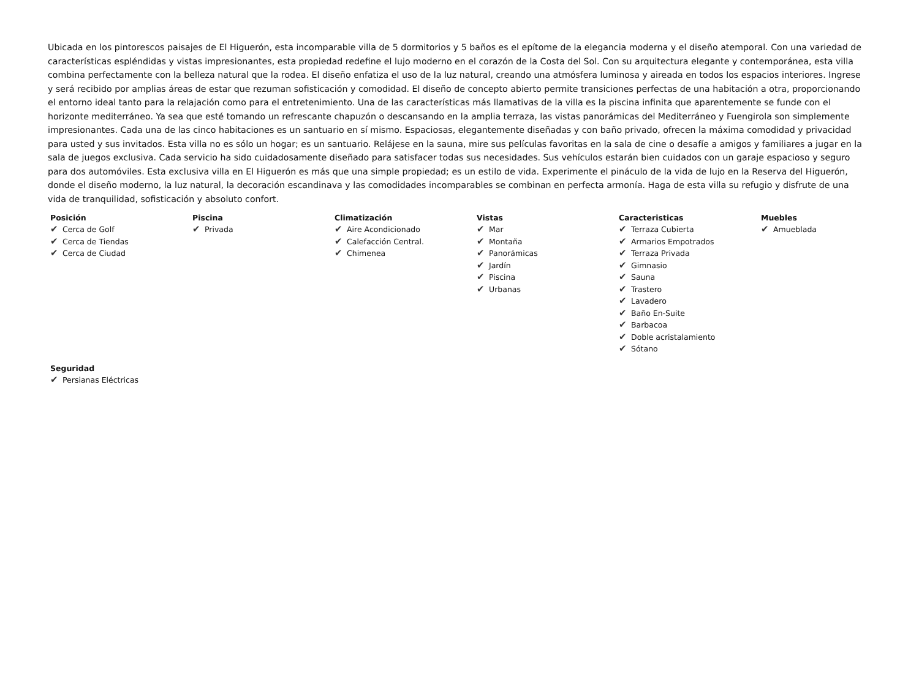Ubicada en los pintorescos paisajes de El Higuerón, esta incomparable villa de 5 dormitorios y 5 baños es el epítome de la elegancia moderna y el diseño atemporal. Con una variedad de características espléndidas y vistas impresionantes, esta propiedad redefine el lujo moderno en el corazón de la Costa del Sol. Con su arquitectura elegante y contemporánea, esta villa combina perfectamente con la belleza natural que la rodea. El diseño enfatiza el uso de la luz natural, creando una atmósfera luminosa y aireada en todos los espacios interiores. Ingrese y será recibido por amplias áreas de estar que rezuman sofisticación y comodidad. El diseño de concepto abierto permite transiciones perfectas de una habitación a otra, proporcionando el entorno ideal tanto para la relajación como para el entretenimiento. Una de las características más llamativas de la villa es la piscina infinita que aparentemente se funde con el horizonte mediterráneo. Ya sea que esté tomando un refrescante chapuzón o descansando en la amplia terraza, las vistas panorámicas del Mediterráneo y Fuengirola son simplemente impresionantes. Cada una de las cinco habitaciones es un santuario en sí mismo. Espaciosas, elegantemente diseñadas y con baño privado, ofrecen la máxima comodidad y privacidad para usted y sus invitados. Esta villa no es sólo un hogar; es un santuario. Relájese en la sauna, mire sus películas favoritas en la sala de cine o desafíe a amigos y familiares a jugar en la sala de juegos exclusiva. Cada servicio ha sido cuidadosamente diseñado para satisfacer todas sus necesidades. Sus vehículos estarán bien cuidados con un garaje espacioso y seguro para dos automóviles. Esta exclusiva villa en El Higuerón es más que una simple propiedad; es un estilo de vida. Experimente el pináculo de la vida de lujo en la Reserva del Higuerón, donde el diseño moderno, la luz natural, la decoración escandinava y las comodidades incomparables se combinan en perfecta armonía. Haga de esta villa su refugio y disfrute de una vida de tranquilidad, sofisticación y absoluto confort.
Posición
✔ Cerca de Golf
✔ Cerca de Tiendas
✔ Cerca de Ciudad
Piscina
✔ Privada
Climatización
✔ Aire Acondicionado
✔ Calefacción Central.
✔ Chimenea
Vistas
✔ Mar
✔ Montaña
✔ Panorámicas
✔ Jardín
✔ Piscina
✔ Urbanas
Caracteristicas
✔ Terraza Cubierta
✔ Armarios Empotrados
✔ Terraza Privada
✔ Gimnasio
✔ Sauna
✔ Trastero
✔ Lavadero
✔ Baño En-Suite
✔ Barbacoa
✔ Doble acristalamiento
✔ Sótano
Muebles
✔ Amueblada
Seguridad
✔ Persianas Eléctricas